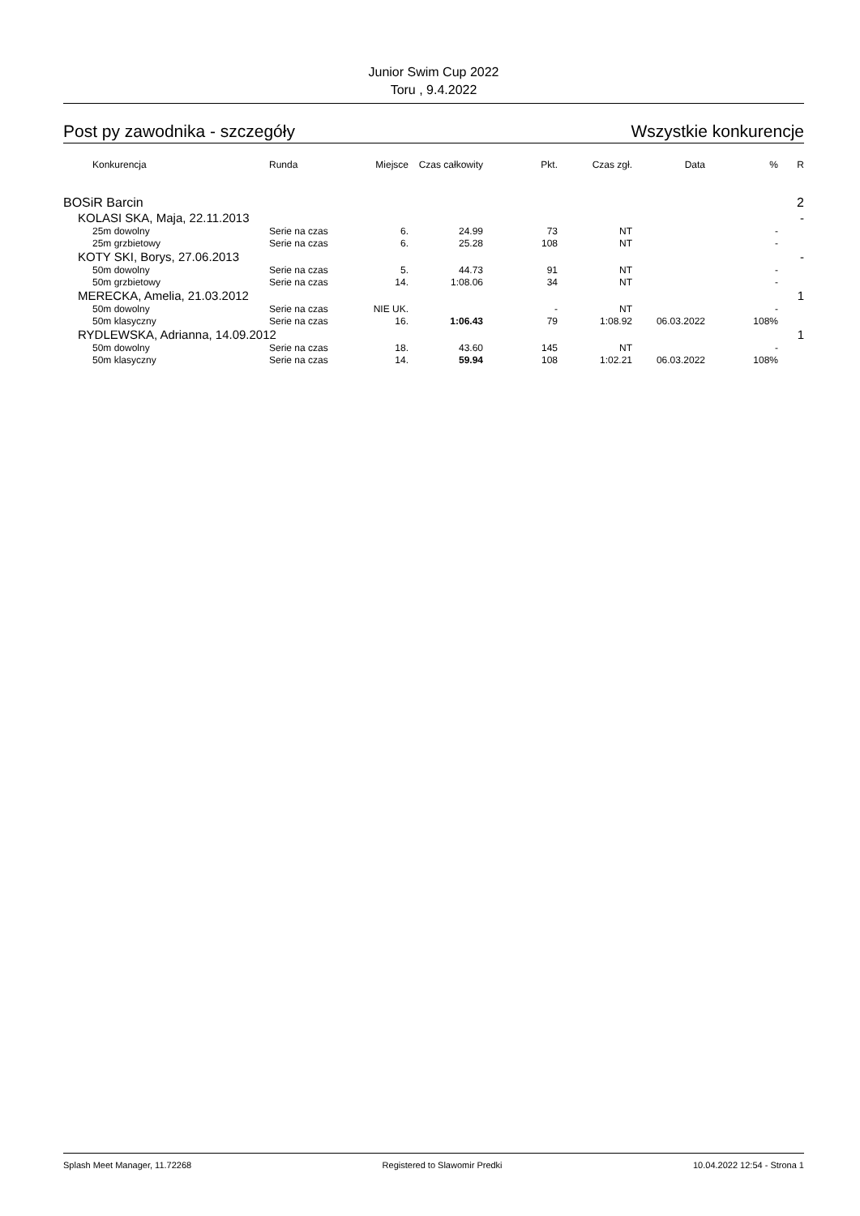Junior Swim Cup 2022
Toru , 9.4.2022
Post py zawodnika - szczegóły Wszystkie konkurencje
| Konkurencja | Runda | Miejsce | Czas całkowity | Pkt. | Czas zgł. | Data | % | R |
| --- | --- | --- | --- | --- | --- | --- | --- | --- |
| BOSiR Barcin | | | | | | | | 2 |
| KOLASI SKA, Maja, 22.11.2013 | | | | | | | | - |
| 25m dowolny | Serie na czas | 6. | 24.99 | 73 | NT | | - | |
| 25m grzbietowy | Serie na czas | 6. | 25.28 | 108 | NT | | - | |
| KOTY SKI, Borys, 27.06.2013 | | | | | | | | - |
| 50m dowolny | Serie na czas | 5. | 44.73 | 91 | NT | | - | |
| 50m grzbietowy | Serie na czas | 14. | 1:08.06 | 34 | NT | | - | |
| MERECKA, Amelia, 21.03.2012 | | | | | | | | 1 |
| 50m dowolny | Serie na czas | NIE UK. | | - | NT | | - | |
| 50m klasyczny | Serie na czas | 16. | 1:06.43 | 79 | 1:08.92 | 06.03.2022 | 108% | |
| RYDLEWSKA, Adrianna, 14.09.2012 | | | | | | | | 1 |
| 50m dowolny | Serie na czas | 18. | 43.60 | 145 | NT | | - | |
| 50m klasyczny | Serie na czas | 14. | 59.94 | 108 | 1:02.21 | 06.03.2022 | 108% | |
Splash Meet Manager, 11.72268 Registered to Slawomir Predki 10.04.2022 12:54 - Strona 1